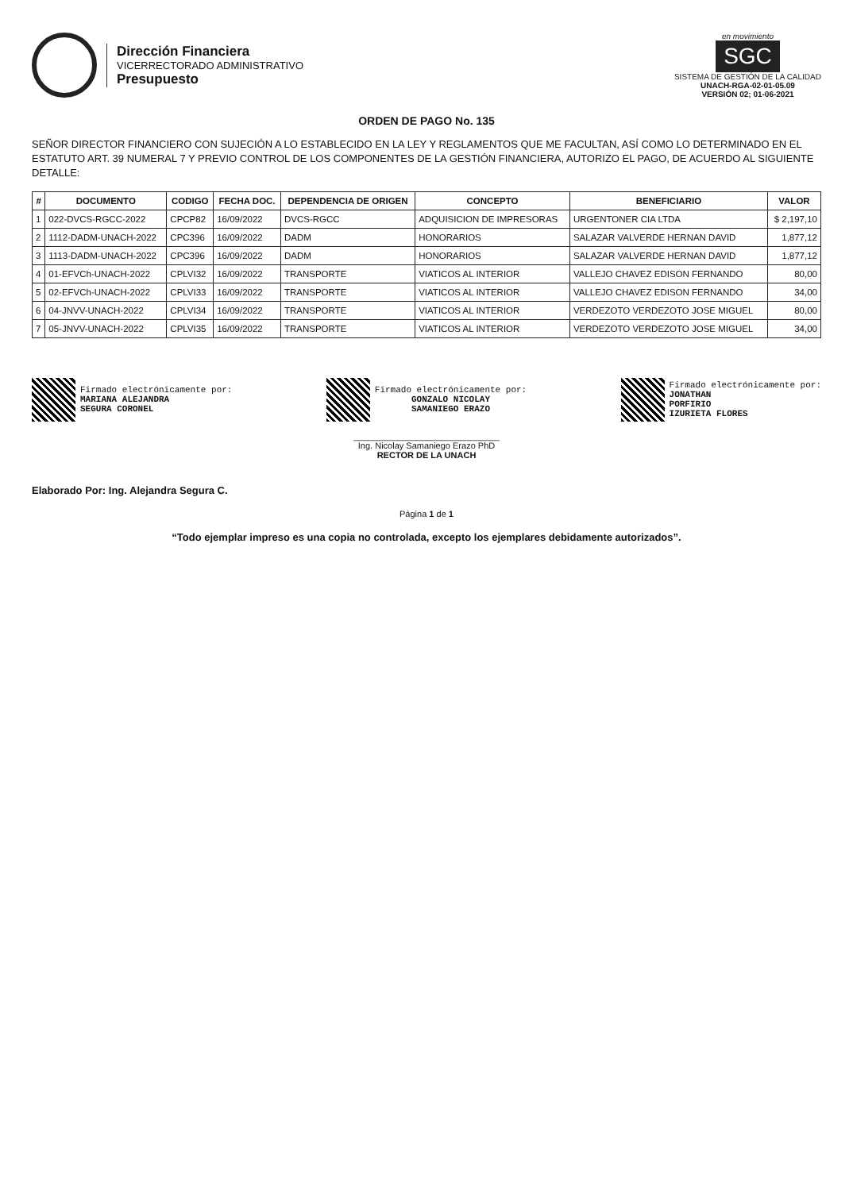Dirección Financiera
VICERRECTORADO ADMINISTRATIVO
Presupuesto
en movimiento
SGC
SISTEMA DE GESTIÓN DE LA CALIDAD
UNACH-RGA-02-01-05.09
VERSIÓN 02; 01-06-2021
ORDEN DE PAGO No. 135
SEÑOR DIRECTOR FINANCIERO CON SUJECIÓN A LO ESTABLECIDO EN LA LEY Y REGLAMENTOS QUE ME FACULTAN, ASÍ COMO LO DETERMINADO EN EL ESTATUTO ART. 39 NUMERAL 7 Y PREVIO CONTROL DE LOS COMPONENTES DE LA GESTIÓN FINANCIERA, AUTORIZO EL PAGO, DE ACUERDO AL SIGUIENTE DETALLE:
| # | DOCUMENTO | CODIGO | FECHA DOC. | DEPENDENCIA DE ORIGEN | CONCEPTO | BENEFICIARIO | VALOR |
| --- | --- | --- | --- | --- | --- | --- | --- |
| 1 | 022-DVCS-RGCC-2022 | CPCP82 | 16/09/2022 | DVCS-RGCC | ADQUISICION DE IMPRESORAS | URGENTONER CIA LTDA | $ 2,197,10 |
| 2 | 1112-DADM-UNACH-2022 | CPC396 | 16/09/2022 | DADM | HONORARIOS | SALAZAR VALVERDE HERNAN DAVID | 1,877,12 |
| 3 | 1113-DADM-UNACH-2022 | CPC396 | 16/09/2022 | DADM | HONORARIOS | SALAZAR VALVERDE HERNAN DAVID | 1,877,12 |
| 4 | 01-EFVCh-UNACH-2022 | CPLVI32 | 16/09/2022 | TRANSPORTE | VIATICOS AL INTERIOR | VALLEJO CHAVEZ EDISON FERNANDO | 80,00 |
| 5 | 02-EFVCh-UNACH-2022 | CPLVI33 | 16/09/2022 | TRANSPORTE | VIATICOS AL INTERIOR | VALLEJO CHAVEZ EDISON FERNANDO | 34,00 |
| 6 | 04-JNVV-UNACH-2022 | CPLVI34 | 16/09/2022 | TRANSPORTE | VIATICOS AL INTERIOR | VERDEZOTO VERDEZOTO JOSE MIGUEL | 80,00 |
| 7 | 05-JNVV-UNACH-2022 | CPLVI35 | 16/09/2022 | TRANSPORTE | VIATICOS AL INTERIOR | VERDEZOTO VERDEZOTO JOSE MIGUEL | 34,00 |
Firmado electrónicamente por:
MARIANA ALEJANDRA
SEGURA CORONEL
Firmado electrónicamente por:
GONZALO NICOLAY
SAMANIEGO ERAZO
______________________________
Ing. Nicolay Samaniego Erazo PhD
RECTOR DE LA UNACH
Firmado electrónicamente por:
JONATHAN
PORFIRIO
IZURIETA FLORES
Elaborado Por: Ing. Alejandra Segura C.
Página 1 de 1
“Todo ejemplar impreso es una copia no controlada, excepto los ejemplares debidamente autorizados”.